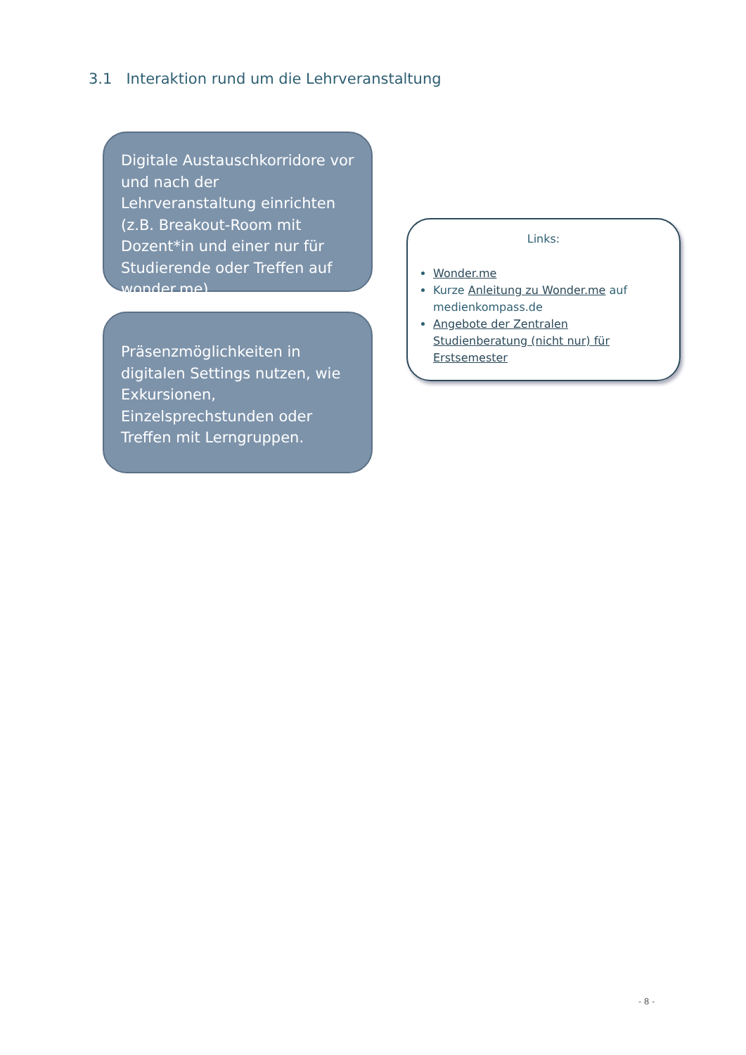3.1 Interaktion rund um die Lehrveranstaltung
Digitale Austauschkorridore vor und nach der Lehrveranstaltung einrichten (z.B. Breakout-Room mit Dozent*in und einer nur für Studierende oder Treffen auf wonder.me)
Präsenzmöglichkeiten in digitalen Settings nutzen, wie Exkursionen, Einzelsprechstunden oder Treffen mit Lerngruppen.
Links:
Wonder.me
Kurze Anleitung zu Wonder.me auf medienkompass.de
Angebote der Zentralen Studienberatung (nicht nur) für Erstsemester
- 8 -